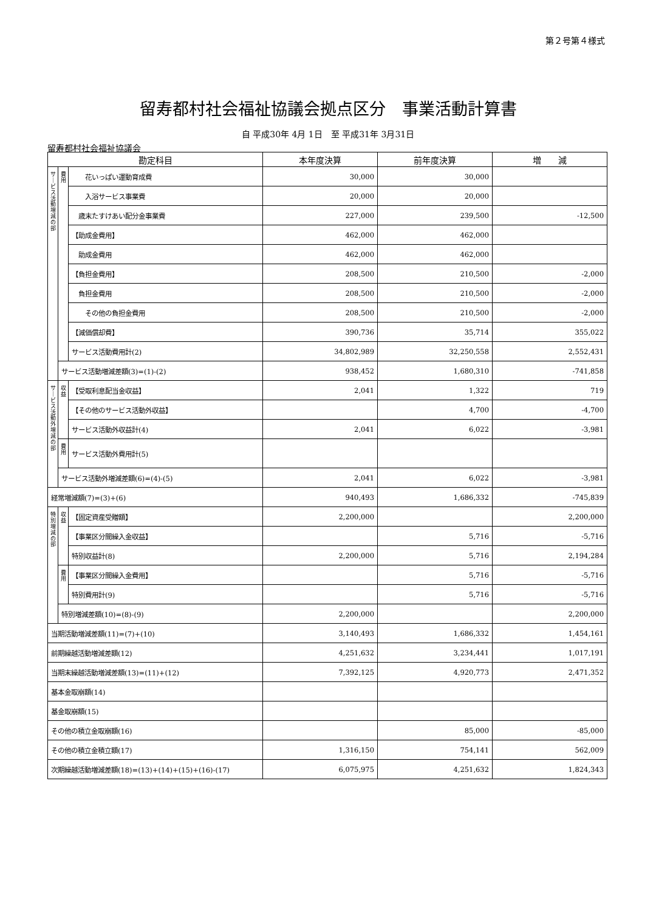第２号第４様式
留寿都村社会福祉協議会拠点区分　事業活動計算書
自 平成30年 4月 1日　至 平成31年 3月31日
留寿都村社会福祉協議会
| 勘定科目 | | | 本年度決算 | 前年度決算 | 増 減 |
| --- | --- | --- | --- | --- | --- |
| サ｜ビス活動増減の部 | 費用 | 花いっぱい運動育成費 | 30,000 | 30,000 | |
| | | 入浴サービス事業費 | 20,000 | 20,000 | |
| | | 歳末たすけあい配分金事業費 | 227,000 | 239,500 | -12,500 |
| | | 【助成金費用】 | 462,000 | 462,000 | |
| | | 助成金費用 | 462,000 | 462,000 | |
| | | 【負担金費用】 | 208,500 | 210,500 | -2,000 |
| | | 負担金費用 | 208,500 | 210,500 | -2,000 |
| | | その他の負担金費用 | 208,500 | 210,500 | -2,000 |
| | | 【減価償却費】 | 390,736 | 35,714 | 355,022 |
| | | サービス活動費用計(2) | 34,802,989 | 32,250,558 | 2,552,431 |
| | サービス活動増減差額(3)=(1)-(2) | | 938,452 | 1,680,310 | -741,858 |
| サ｜ビス活動外増減の部 | 収益 | 【受取利息配当金収益】 | 2,041 | 1,322 | 719 |
| | | 【その他のサービス活動外収益】 | | 4,700 | -4,700 |
| | | サービス活動外収益計(4) | 2,041 | 6,022 | -3,981 |
| | 費用 | サービス活動外費用計(5) | | | |
| | サービス活動外増減差額(6)=(4)-(5) | | 2,041 | 6,022 | -3,981 |
| 経常増減額(7)=(3)+(6) | | | 940,493 | 1,686,332 | -745,839 |
| 特別増減の部 | 収益 | 【固定資産受贈額】 | 2,200,000 | | 2,200,000 |
| | | 【事業区分間繰入金収益】 | | 5,716 | -5,716 |
| | | 特別収益計(8) | 2,200,000 | 5,716 | 2,194,284 |
| | 費用 | 【事業区分間繰入金費用】 | | 5,716 | -5,716 |
| | | 特別費用計(9) | | 5,716 | -5,716 |
| | 特別増減差額(10)=(8)-(9) | | 2,200,000 | | 2,200,000 |
| 当期活動増減差額(11)=(7)+(10) | | | 3,140,493 | 1,686,332 | 1,454,161 |
| 前期繰越活動増減差額(12) | | | 4,251,632 | 3,234,441 | 1,017,191 |
| 当期末繰越活動増減差額(13)=(11)+(12) | | | 7,392,125 | 4,920,773 | 2,471,352 |
| 基本金取崩額(14) | | | | | |
| 基金取崩額(15) | | | | | |
| その他の積立金取崩額(16) | | | | 85,000 | -85,000 |
| その他の積立金積立額(17) | | | 1,316,150 | 754,141 | 562,009 |
| 次期繰越活動増減差額(18)=(13)+(14)+(15)+(16)-(17) | | | 6,075,975 | 4,251,632 | 1,824,343 |